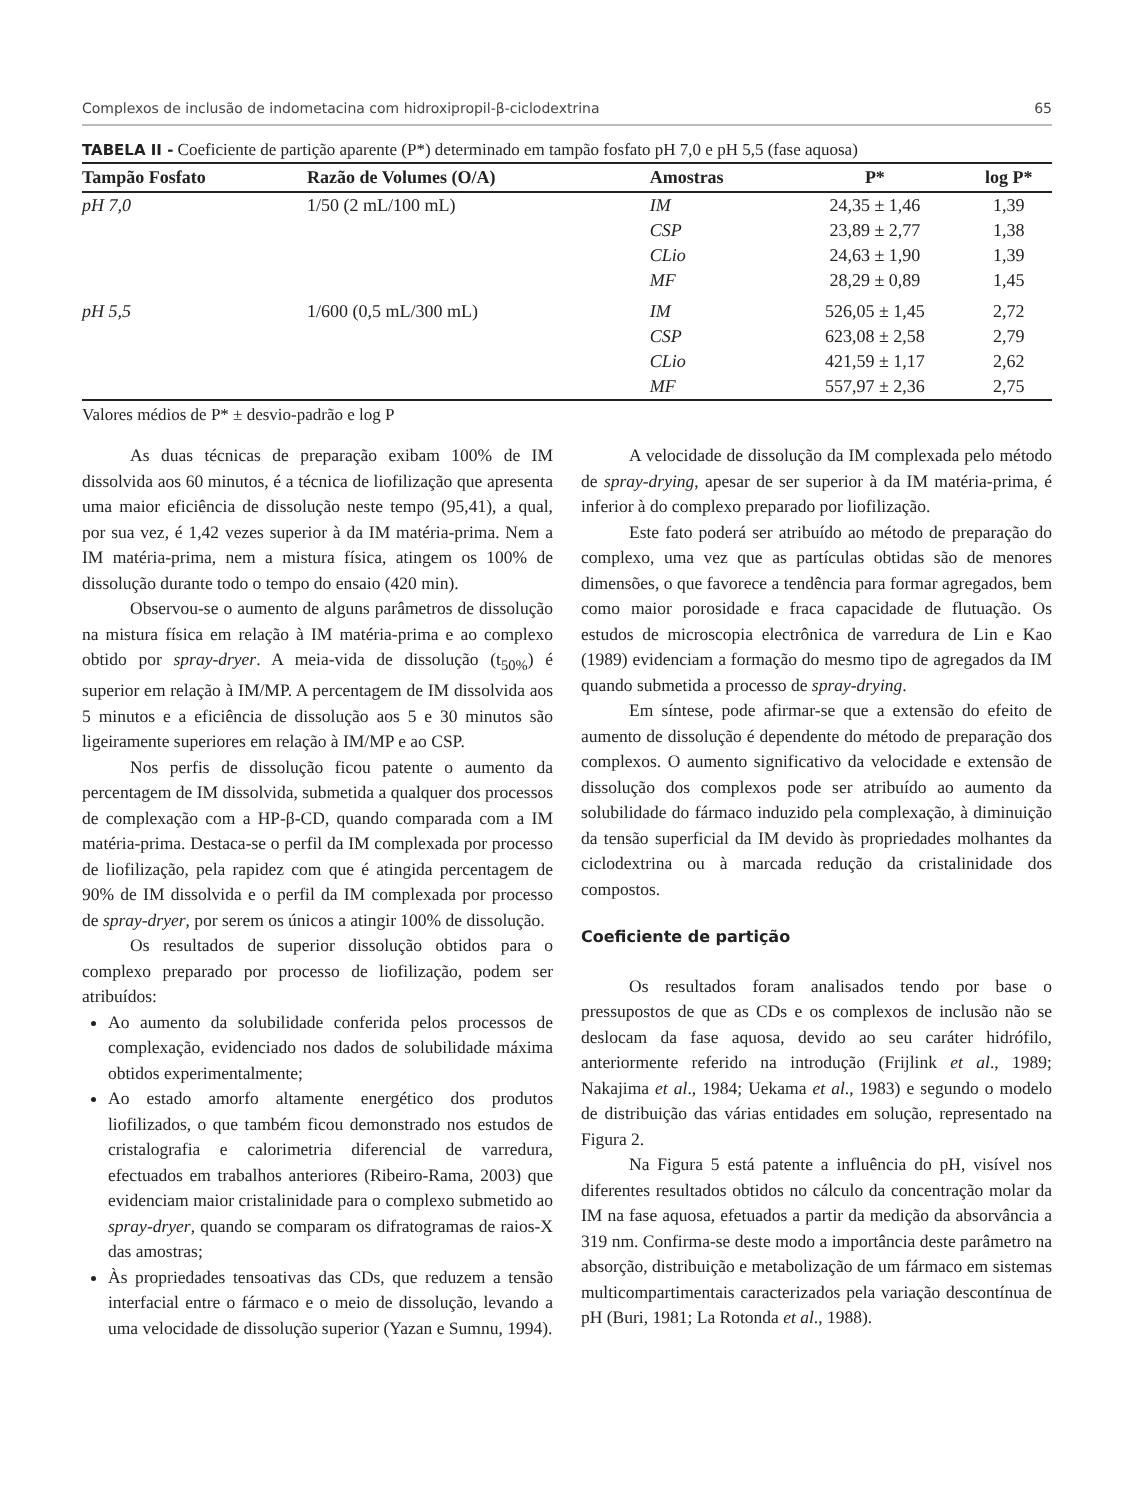Complexos de inclusão de indometacina com hidroxipropil-β-ciclodextrina 65
TABELA II - Coeficiente de partição aparente (P*) determinado em tampão fosfato pH 7,0 e pH 5,5 (fase aquosa)
| Tampão Fosfato | Razão de Volumes (O/A) | Amostras | P* | log P* |
| --- | --- | --- | --- | --- |
| pH 7,0 | 1/50 (2 mL/100 mL) | IM | 24,35 ± 1,46 | 1,39 |
| | | CSP | 23,89 ± 2,77 | 1,38 |
| | | CLio | 24,63 ± 1,90 | 1,39 |
| | | MF | 28,29 ± 0,89 | 1,45 |
| pH 5,5 | 1/600 (0,5 mL/300 mL) | IM | 526,05 ± 1,45 | 2,72 |
| | | CSP | 623,08 ± 2,58 | 2,79 |
| | | CLio | 421,59 ± 1,17 | 2,62 |
| | | MF | 557,97 ± 2,36 | 2,75 |
Valores médios de P* ± desvio-padrão e log P
As duas técnicas de preparação exibam 100% de IM dissolvida aos 60 minutos, é a técnica de liofilização que apresenta uma maior eficiência de dissolução neste tempo (95,41), a qual, por sua vez, é 1,42 vezes superior à da IM matéria-prima. Nem a IM matéria-prima, nem a mistura física, atingem os 100% de dissolução durante todo o tempo do ensaio (420 min).
Observou-se o aumento de alguns parâmetros de dissolução na mistura física em relação à IM matéria-prima e ao complexo obtido por spray-dryer. A meia-vida de dissolução (t<sub>50%</sub>) é superior em relação à IM/MP. A percentagem de IM dissolvida aos 5 minutos e a eficiência de dissolução aos 5 e 30 minutos são ligeiramente superiores em relação à IM/MP e ao CSP.
Nos perfis de dissolução ficou patente o aumento da percentagem de IM dissolvida, submetida a qualquer dos processos de complexação com a HP-β-CD, quando comparada com a IM matéria-prima. Destaca-se o perfil da IM complexada por processo de liofilização, pela rapidez com que é atingida percentagem de 90% de IM dissolvida e o perfil da IM complexada por processo de spray-dryer, por serem os únicos a atingir 100% de dissolução.
Os resultados de superior dissolução obtidos para o complexo preparado por processo de liofilização, podem ser atribuídos:
Ao aumento da solubilidade conferida pelos processos de complexação, evidenciado nos dados de solubilidade máxima obtidos experimentalmente;
Ao estado amorfo altamente energético dos produtos liofilizados, o que também ficou demonstrado nos estudos de cristalografia e calorimetria diferencial de varredura, efectuados em trabalhos anteriores (Ribeiro-Rama, 2003) que evidenciam maior cristalinidade para o complexo submetido ao spray-dryer, quando se comparam os difratogramas de raios-X das amostras;
Às propriedades tensoativas das CDs, que reduzem a tensão interfacial entre o fármaco e o meio de dissolução, levando a uma velocidade de dissolução superior (Yazan e Sumnu, 1994).
A velocidade de dissolução da IM complexada pelo método de spray-drying, apesar de ser superior à da IM matéria-prima, é inferior à do complexo preparado por liofilização.
Este fato poderá ser atribuído ao método de preparação do complexo, uma vez que as partículas obtidas são de menores dimensões, o que favorece a tendência para formar agregados, bem como maior porosidade e fraca capacidade de flutuação. Os estudos de microscopia electrônica de varredura de Lin e Kao (1989) evidenciam a formação do mesmo tipo de agregados da IM quando submetida a processo de spray-drying.
Em síntese, pode afirmar-se que a extensão do efeito de aumento de dissolução é dependente do método de preparação dos complexos. O aumento significativo da velocidade e extensão de dissolução dos complexos pode ser atribuído ao aumento da solubilidade do fármaco induzido pela complexação, à diminuição da tensão superficial da IM devido às propriedades molhantes da ciclodextrina ou à marcada redução da cristalinidade dos compostos.
Coeficiente de partição
Os resultados foram analisados tendo por base o pressupostos de que as CDs e os complexos de inclusão não se deslocam da fase aquosa, devido ao seu caráter hidrófilo, anteriormente referido na introdução (Frijlink et al., 1989; Nakajima et al., 1984; Uekama et al., 1983) e segundo o modelo de distribuição das várias entidades em solução, representado na Figura 2.
Na Figura 5 está patente a influência do pH, visível nos diferentes resultados obtidos no cálculo da concentração molar da IM na fase aquosa, efetuados a partir da medição da absorvância a 319 nm. Confirma-se deste modo a importância deste parâmetro na absorção, distribuição e metabolização de um fármaco em sistemas multicompartimentais caracterizados pela variação descontínua de pH (Buri, 1981; La Rotonda et al., 1988).